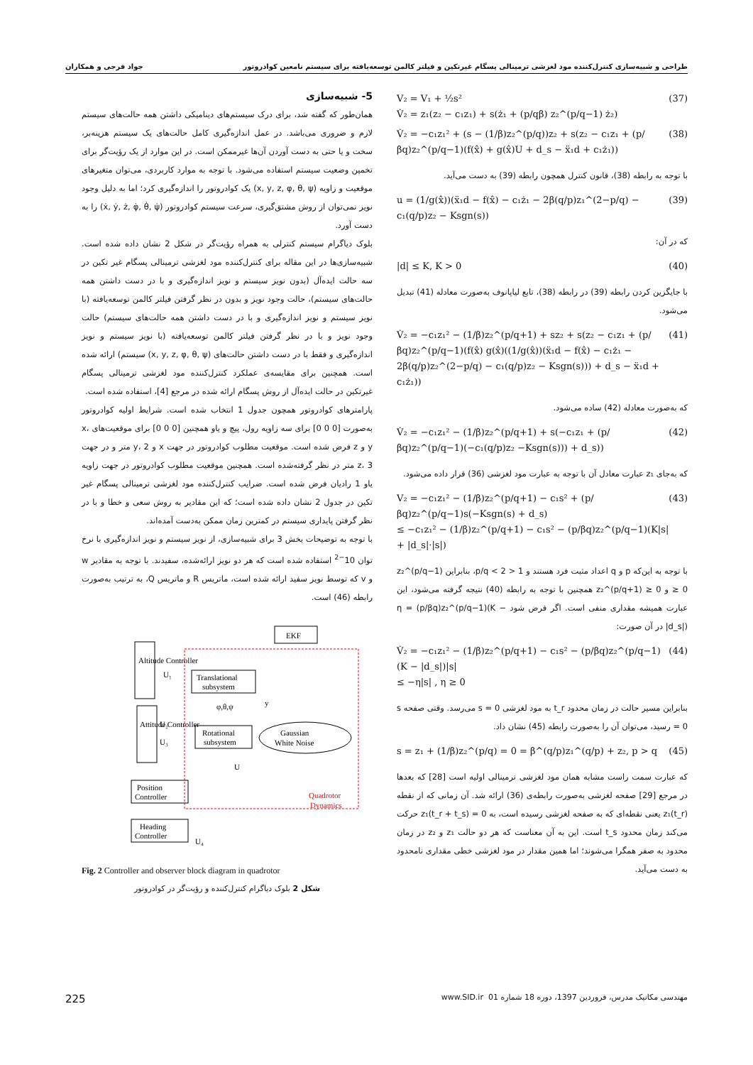طراحی و شبیه‌سازی کنترل‌کننده مود لغزشی ترمینالی پسگام غیرتکین و فیلتر کالمن توسعه‌یافته برای سیستم نامعین کوادروتور جواد فرجی و همکاران
V₂ = V₁ + ½s²
V̇₂ = z₁(z₂ − c₁z₁) + s(ż₁ + (p/qβ) z₂^(p/q−1) ż₂) (37)
V̇₂ = −c₁z₁² + (s − (1/β)z₂^(p/q))z₂ + s(z₂ − c₁z₁ + (p/βq)z₂^(p/q−1)(f(x̂) + g(x̂)U + d_s − ẍ₁d + c₁ż₁)) (38)
با توجه به رابطه (38)، قانون کنترل همچون رابطه (39) به دست می‌آید.
u = (1/g(x̂))(ẍ₁d − f(x̂) − c₁ż₁ − 2β(q/p)z₁^(2−p/q) − c₁(q/p)z₂ − Ksgn(s)) (39)
که در آن:
|d| ≤ K, K > 0 (40)
با جایگزین کردن رابطه (39) در رابطه (38)، تابع لیاپانوف به‌صورت معادله (41) تبدیل می‌شود.
V̇₂ = −c₁z₁² − (1/β)z₂^(p/q+1) + sz₂ + s(z₂ − c₁z₁ + (p/βq)z₂^(p/q−1)(f(x̂) g(x̂)((1/g(x̂))(ẍ₁d − f(x̂) − c₁ż₁ − 2β(q/p)z₂^(2−p/q) − c₁(q/p)z₂ − Ksgn(s))) + d_s − ẍ₁d + c₁ż₁)) (41)
که به‌صورت معادله (42) ساده می‌شود.
V̇₂ = −c₁z₁² − (1/β)z₂^(p/q+1) + s(−c₁z₁ + (p/βq)z₂^(p/q−1)(−c₁(q/p)z₂ −Ksgn(s))) + d_s)) (42)
که به‌جای z₁ عبارت معادل آن با توجه به عبارت مود لغزشی (36) قرار داده می‌شود.
V₂ = −c₁z₁² − (1/β)z₂^(p/q+1) − c₁s² + (p/βq)z₂^(p/q−1)s(−Ksgn(s) + d_s)
≤ −c₁z₁² − (1/β)z₂^(p/q+1) − c₁s² − (p/βq)z₂^(p/q−1)(K|s| + |d_s|·|s|) (43)
با توجه به این‌که p و q اعداد مثبت فرد هستند و 1 < p/q < 2، بنابراین z₂^(p/q−1) ≥ 0 و z₂^(p/q+1) ≥ 0 همچنین با توجه به رابطه (40) نتیجه گرفته می‌شود، این عبارت همیشه مقداری منفی است. اگر فرض شود η = (p/βq)z₂^(p/q−1)(K − |d_s|) در آن صورت:
V̇₂ = −c₁z₁² − (1/β)z₂^(p/q+1) − c₁s² − (p/βq)z₂^(p/q−1)(K − |d_s|)|s|
≤ −η|s| , η ≥ 0 (44)
بنابراین مسیر حالت در زمان محدود t_r به مود لغزشی s = 0 می‌رسد. وقتی صفحه s = 0 رسید، می‌توان آن را به‌صورت رابطه (45) نشان داد.
s = z₁ + (1/β)z₂^(p/q) = 0 = β^(q/p)z₁^(q/p) + z₂, p > q (45)
که عبارت سمت راست مشابه همان مود لغزشی ترمینالی اولیه است [28] که بعدها در مرجع [29] صفحه لغزشی به‌صورت رابطه‌ی (36) ارائه شد. آن زمانی که از نقطه z₁(t_r) یعنی نقطه‌ای که به صفحه لغزشی رسیده است، به z₁(t_r + t_s) = 0 حرکت می‌کند زمان محدود t_s است. این به آن معناست که هر دو حالت z₁ و z₂ در زمان محدود به صفر همگرا می‌شوند؛ اما همین مقدار در مود لغزشی خطی مقداری نامحدود به دست می‌آید.
5- شبیه‌سازی
همان‌طور که گفته شد، برای درک سیستم‌های دینامیکی داشتن همه حالت‌های سیستم لازم و ضروری می‌باشد. در عمل اندازه‌گیری کامل حالت‌های یک سیستم هزینه‌بر، سخت و یا حتی به دست آوردن آن‌ها غیرممکن است. در این موارد از یک رؤیت‌گر برای تخمین وضعیت سیستم استفاده می‌شود. با توجه به موارد کاربردی، می‌توان متغیرهای موقعیت و زاویه (x, y, z, φ, θ, ψ) یک کوادروتور را اندازه‌گیری کرد؛ اما به دلیل وجود نویز نمی‌توان از روش مشتق‌گیری، سرعت سیستم کوادروتور (ẋ, ẏ, ż, φ̇, θ̇, ψ̇) را به دست آورد.
بلوک دیاگرام سیستم کنترلی به همراه رؤیت‌گر در شکل 2 نشان داده شده است. شبیه‌سازی‌ها در این مقاله برای کنترل‌کننده مود لغزشی ترمینالی پسگام غیر تکین در سه حالت ایده‌آل (بدون نویز سیستم و نویز اندازه‌گیری و با در دست داشتن همه حالت‌های سیستم)، حالت وجود نویز و بدون در نظر گرفتن فیلتر کالمن توسعه‌یافته (با نویز سیستم و نویز اندازه‌گیری و با در دست داشتن همه حالت‌های سیستم) حالت وجود نویز و با در نظر گرفتن فیلتر کالمن توسعه‌یافته (با نویز سیستم و نویز اندازه‌گیری و فقط با در دست داشتن حالت‌های (x, y, z, φ, θ, ψ) سیستم) ارائه شده است. همچنین برای مقایسه‌ی عملکرد کنترل‌کننده مود لغزشی ترمینالی پسگام غیرتکین در حالت ایده‌آل از روش پسگام ارائه شده در مرجع [4]، استفاده شده است.
پارامترهای کوادروتور همچون جدول 1 انتخاب شده است. شرایط اولیه کوادروتور به‌صورت [0 0 0] برای سه زاویه رول، پیچ و یاو همچنین [0 0 0] برای موقعیت‌های x، y و z فرض شده است. موقعیت مطلوب کوادروتور در جهت x و y، 2 متر و در جهت z، 3 متر در نظر گرفته‌شده است. همچنین موقعیت مطلوب کوادروتور در جهت زاویه یاو 1 رادیان فرض شده است. ضرایب کنترل‌کننده مود لغزشی ترمینالی پسگام غیر تکین در جدول 2 نشان داده شده است؛ که این مقادیر به روش سعی و خطا و با در نظر گرفتن پایداری سیستم در کمترین زمان ممکن به‌دست آمده‌اند.
با توجه به توضیحات بخش 3 برای شبیه‌سازی، از نویز سیستم و نویز اندازه‌گیری با نرخ توان 10<sup>−2</sup> استفاده شده است که هر دو نویز ارائه‌شده، سفیدند. با توجه به مقادیر w و v که توسط نویز سفید ارائه شده است، ماتریس R و ماتریس Q، به ترتیب به‌صورت رابطه (46) است.
EKF
Translational
subsystem
Rotational
subsystem
Gaussian
White Noise
Altitude Controller
Attitude Controller
Position
Controller
Heading
Controller
Quadrotor
Dynamics
U₁
U₂
U₃
U
U₄
y
φ,θ,ψ
Fig. 2 Controller and observer block diagram in quadrotor
شکل 2 بلوک دیاگرام کنترل‌کننده و رؤیت‌گر در کوادروتور
225 مهندسی مکانیک مدرس، فروردین 1397، دوره 18 شماره 01 www.SID.ir